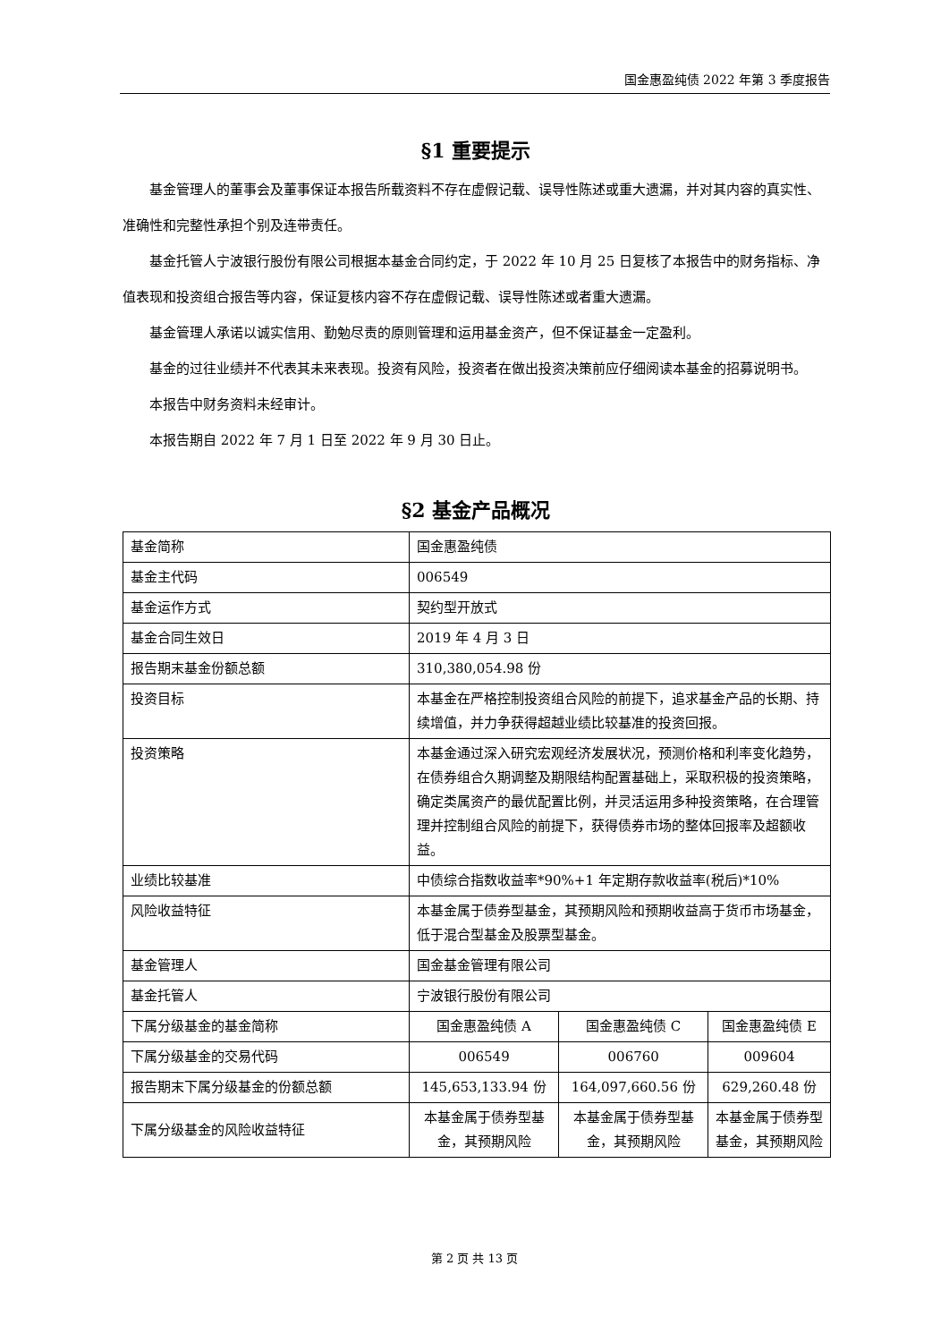国金惠盈纯债 2022 年第 3 季度报告
§1 重要提示
基金管理人的董事会及董事保证本报告所载资料不存在虚假记载、误导性陈述或重大遗漏，并对其内容的真实性、准确性和完整性承担个别及连带责任。
基金托管人宁波银行股份有限公司根据本基金合同约定，于 2022 年 10 月 25 日复核了本报告中的财务指标、净值表现和投资组合报告等内容，保证复核内容不存在虚假记载、误导性陈述或者重大遗漏。
基金管理人承诺以诚实信用、勤勉尽责的原则管理和运用基金资产，但不保证基金一定盈利。
基金的过往业绩并不代表其未来表现。投资有风险，投资者在做出投资决策前应仔细阅读本基金的招募说明书。
本报告中财务资料未经审计。
本报告期自 2022 年 7 月 1 日至 2022 年 9 月 30 日止。
§2 基金产品概况
| 基金简称 | 国金惠盈纯债 | | |
| 基金主代码 | 006549 | | |
| 基金运作方式 | 契约型开放式 | | |
| 基金合同生效日 | 2019 年 4 月 3 日 | | |
| 报告期末基金份额总额 | 310,380,054.98 份 | | |
| 投资目标 | 本基金在严格控制投资组合风险的前提下，追求基金产品的长期、持续增值，并力争获得超越业绩比较基准的投资回报。 | | |
| 投资策略 | 本基金通过深入研究宏观经济发展状况，预测价格和利率变化趋势，在债券组合久期调整及期限结构配置基础上，采取积极的投资策略，确定类属资产的最优配置比例，并灵活运用多种投资策略，在合理管理并控制组合风险的前提下，获得债券市场的整体回报率及超额收益。 | | |
| 业绩比较基准 | 中债综合指数收益率*90%+1 年定期存款收益率(税后)*10% | | |
| 风险收益特征 | 本基金属于债券型基金，其预期风险和预期收益高于货币市场基金，低于混合型基金及股票型基金。 | | |
| 基金管理人 | 国金基金管理有限公司 | | |
| 基金托管人 | 宁波银行股份有限公司 | | |
| 下属分级基金的基金简称 | 国金惠盈纯债 A | 国金惠盈纯债 C | 国金惠盈纯债 E |
| 下属分级基金的交易代码 | 006549 | 006760 | 009604 |
| 报告期末下属分级基金的份额总额 | 145,653,133.94 份 | 164,097,660.56 份 | 629,260.48 份 |
| 下属分级基金的风险收益特征 | 本基金属于债券型基金，其预期风险 | 本基金属于债券型基金，其预期风险 | 本基金属于债券型基金，其预期风险 |
第 2 页 共 13 页